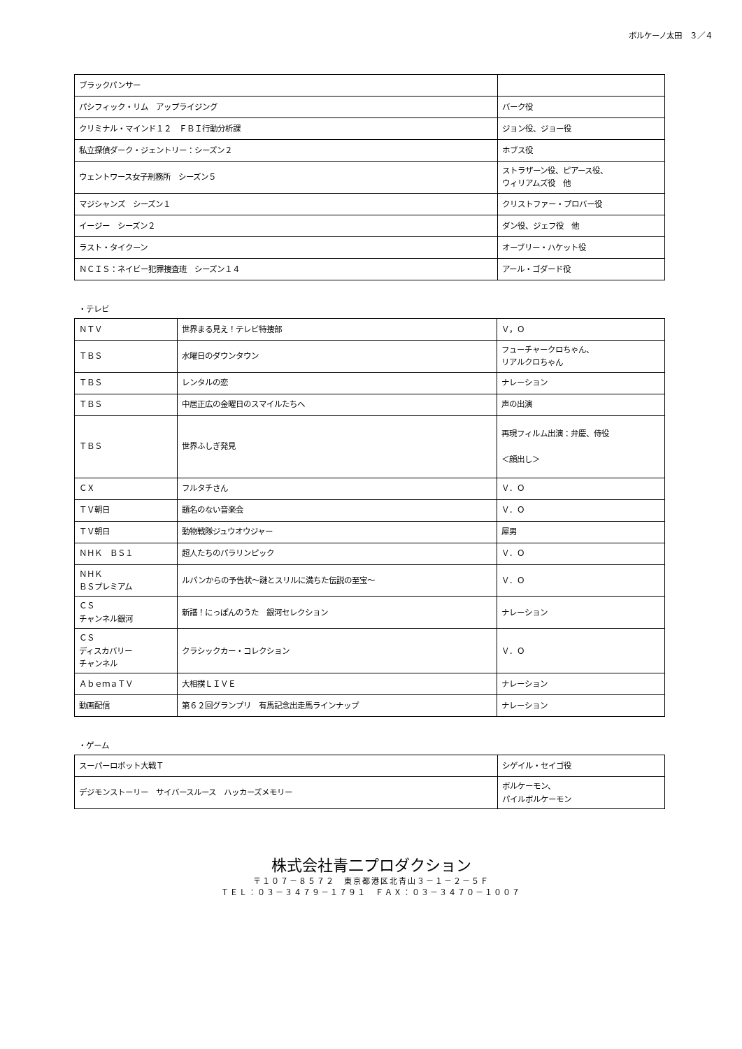ボルケーノ太田　３／４
| ブラックパンサー | |
| パシフィック・リム アップライジング | バーク役 |
| クリミナル・マインド１２ ＦＢＩ行動分析課 | ジョン役、ジョー役 |
| 私立探偵ダーク・ジェントリー：シーズン２ | ホブス役 |
| ウェントワース女子刑務所 シーズン５ | ストラザーン役、ピアース役、 ウィリアムズ役 他 |
| マジシャンズ シーズン１ | クリストファー・プロバー役 |
| イージー シーズン２ | ダン役、ジェフ役 他 |
| ラスト・タイクーン | オーブリー・ハケット役 |
| ＮＣＩＳ：ネイビー犯罪捜査班 シーズン１４ | アール・ゴダード役 |
・テレビ
| ＮＴＶ | 世界まる見え！テレビ特捜部 | Ｖ，Ｏ |
| ＴＢＳ | 水曜日のダウンタウン | フューチャークロちゃん、 リアルクロちゃん |
| ＴＢＳ | レンタルの恋 | ナレーション |
| ＴＢＳ | 中居正広の金曜日のスマイルたちへ | 声の出演 |
| ＴＢＳ | 世界ふしぎ発見 | 再現フィルム出演：弁慶、侍役 ＜顔出し＞ |
| ＣＸ | フルタチさん | Ｖ．Ｏ |
| ＴＶ朝日 | 題名のない音楽会 | Ｖ．Ｏ |
| ＴＶ朝日 | 動物戦隊ジュウオウジャー | 犀男 |
| ＮＨＫ ＢＳ１ | 超人たちのパラリンピック | Ｖ．Ｏ |
| ＮＨＫ ＢＳプレミアム | ルパンからの予告状～謎とスリルに満ちた伝説の至宝～ | Ｖ．Ｏ |
| ＣＳ チャンネル銀河 | 新譜！にっぽんのうた 銀河セレクション | ナレーション |
| ＣＳ ディスカバリー チャンネル | クラシックカー・コレクション | Ｖ．Ｏ |
| ＡｂｅｍａＴＶ | 大相撲ＬＩＶＥ | ナレーション |
| 動画配信 | 第６２回グランプリ 有馬記念出走馬ラインナップ | ナレーション |
・ゲーム
| スーパーロボット大戦Ｔ | シゲイル・セイゴ役 |
| デジモンストーリー サイバースルース ハッカーズメモリー | ボルケーモン、 パイルボルケーモン |
株式会社青二プロダクション
〒１０７－８５７２　東京都港区北青山３－１－２－５Ｆ
ＴＥＬ：０３－３４７９－１７９１　ＦＡＸ：０３－３４７０－１００７